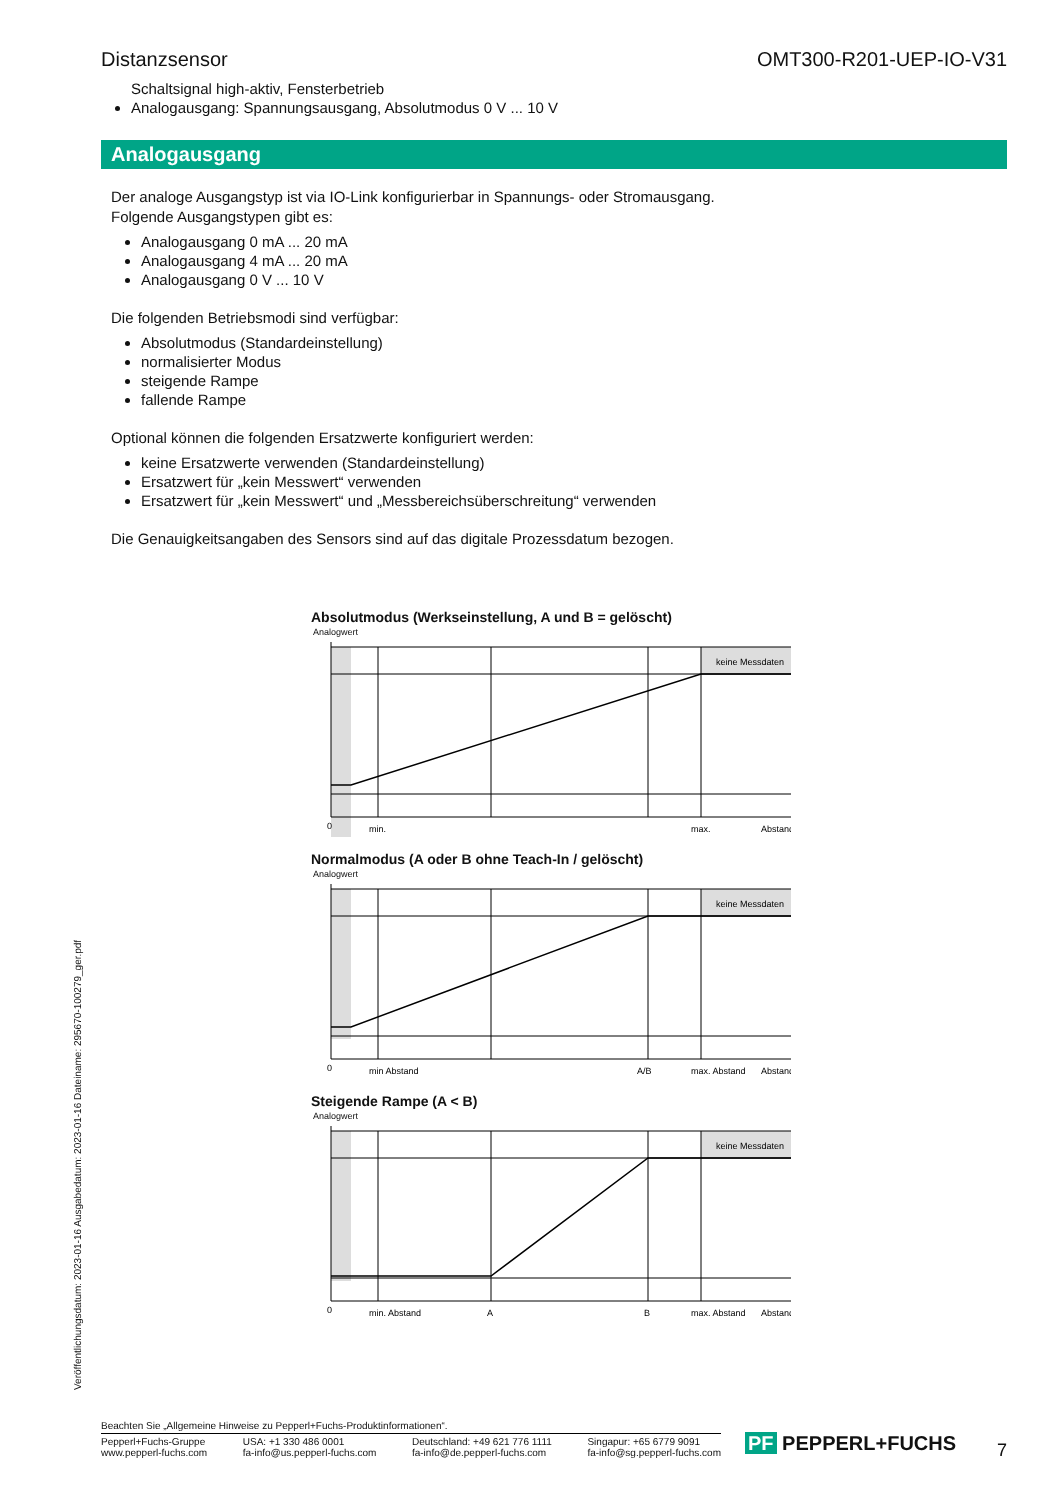Distanzsensor OMT300-R201-UEP-IO-V31
Schaltsignal high-aktiv, Fensterbetrieb
Analogausgang: Spannungsausgang, Absolutmodus 0 V ... 10 V
Analogausgang
Der analoge Ausgangstyp ist via IO-Link konfigurierbar in Spannungs- oder Stromausgang.
Folgende Ausgangstypen gibt es:
Analogausgang 0 mA ... 20 mA
Analogausgang 4 mA ... 20 mA
Analogausgang 0 V ... 10 V
Die folgenden Betriebsmodi sind verfügbar:
Absolutmodus (Standardeinstellung)
normalisierter Modus
steigende Rampe
fallende Rampe
Optional können die folgenden Ersatzwerte konfiguriert werden:
keine Ersatzwerte verwenden (Standardeinstellung)
Ersatzwert für „kein Messwert“ verwenden
Ersatzwert für „kein Messwert“ und „Messbereichsüberschreitung“ verwenden
Die Genauigkeitsangaben des Sensors sind auf das digitale Prozessdatum bezogen.
Absolutmodus (Werkseinstellung, A und B = gelöscht)
Analogwert
keine Messdaten
0
min.
max.
Abstand
Normalmodus (A oder B ohne Teach-In / gelöscht)
Analogwert
keine Messdaten
0
min Abstand
A/B
max. Abstand
Abstand
Steigende Rampe (A < B)
Analogwert
keine Messdaten
0
min. Abstand
A
B
max. Abstand
Abstand
Veröffentlichungsdatum: 2023-01-16 Ausgabedatum: 2023-01-16 Dateiname: 295670-100279_ger.pdf
Beachten Sie „Allgemeine Hinweise zu Pepperl+Fuchs-Produktinformationen“.
Pepperl+Fuchs-Gruppe
www.pepperl-fuchs.com USA: +1 330 486 0001
fa-info@us.pepperl-fuchs.com Deutschland: +49 621 776 1111
fa-info@de.pepperl-fuchs.com Singapur: +65 6779 9091
fa-info@sg.pepperl-fuchs.com
PF PEPPERL+FUCHS 7